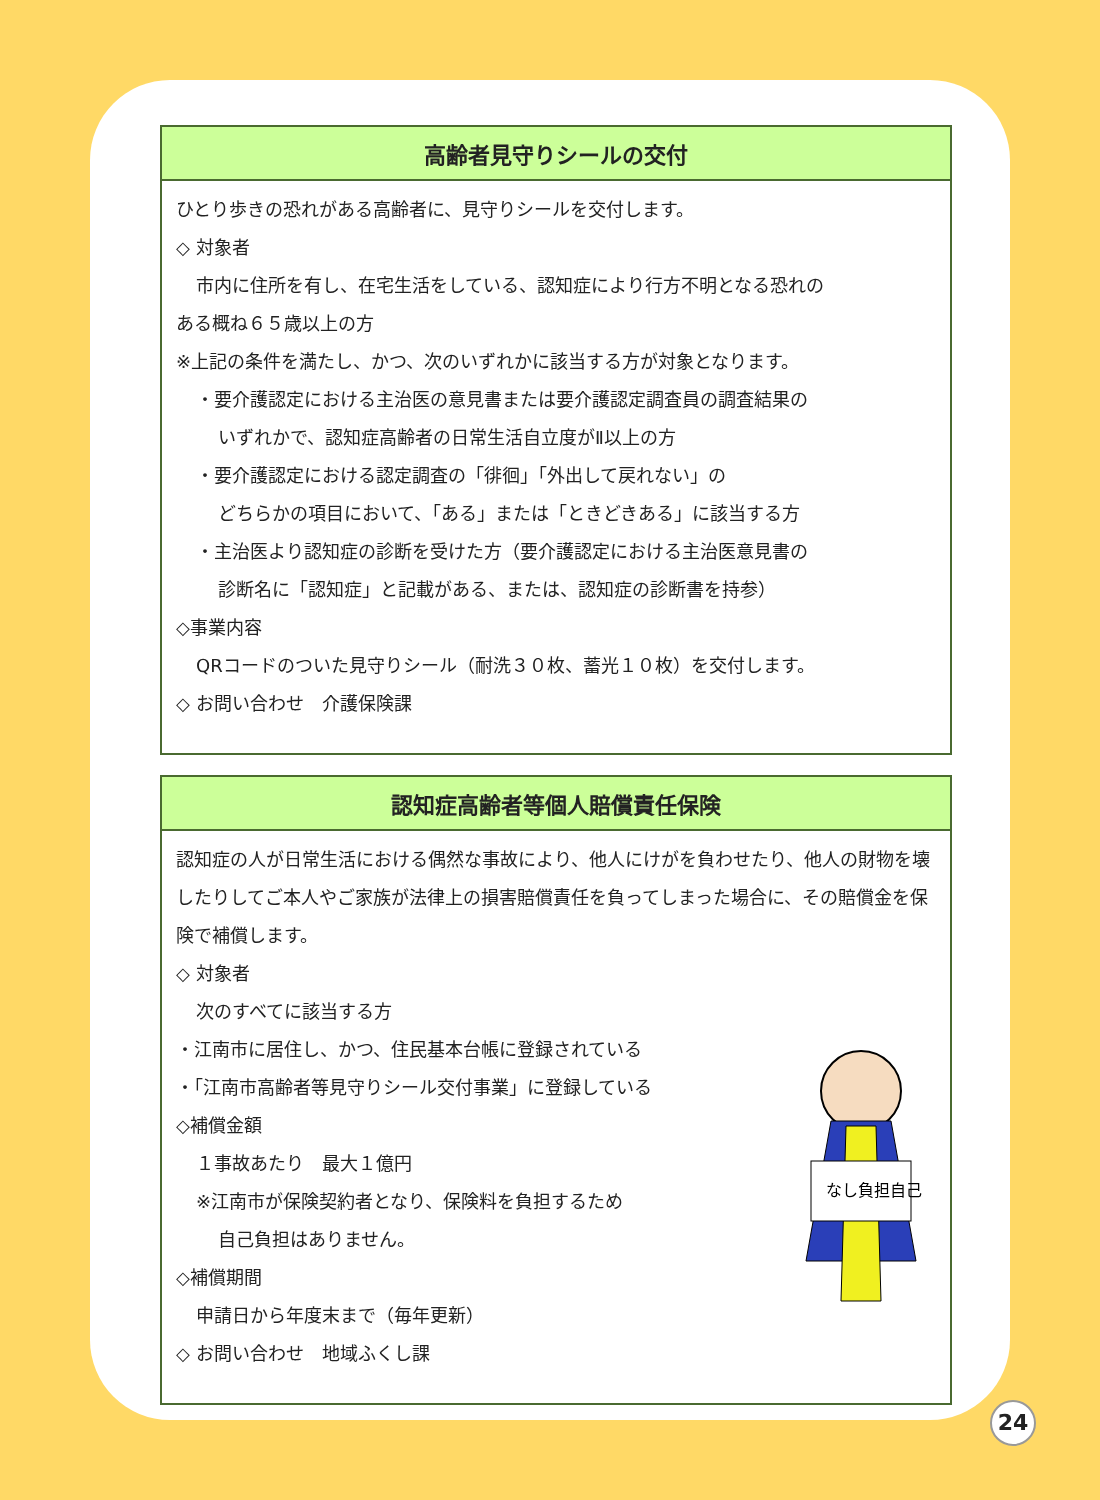高齢者見守りシールの交付
ひとり歩きの恐れがある高齢者に、見守りシールを交付します。
◇ 対象者
市内に住所を有し、在宅生活をしている、認知症により行方不明となる恐れの
ある概ね６５歳以上の方
※上記の条件を満たし、かつ、次のいずれかに該当する方が対象となります。
・要介護認定における主治医の意見書または要介護認定調査員の調査結果の
いずれかで、認知症高齢者の日常生活自立度がⅡ以上の方
・要介護認定における認定調査の「徘徊」「外出して戻れない」の
どちらかの項目において、「ある」または「ときどきある」に該当する方
・主治医より認知症の診断を受けた方（要介護認定における主治医意見書の
診断名に「認知症」と記載がある、または、認知症の診断書を持参）
◇事業内容
QRコードのついた見守りシール（耐洗３０枚、蓄光１０枚）を交付します。
◇ お問い合わせ　介護保険課
認知症高齢者等個人賠償責任保険
認知症の人が日常生活における偶然な事故により、他人にけがを負わせたり、他人の財物を壊したりしてご本人やご家族が法律上の損害賠償責任を負ってしまった場合に、その賠償金を保険で補償します。
◇ 対象者
次のすべてに該当する方
なし負担自己
・江南市に居住し、かつ、住民基本台帳に登録されている
・「江南市高齢者等見守りシール交付事業」に登録している
◇補償金額
１事故あたり　最大１億円
※江南市が保険契約者となり、保険料を負担するため
自己負担はありません。
◇補償期間
申請日から年度末まで（毎年更新）
◇ お問い合わせ　地域ふくし課
24